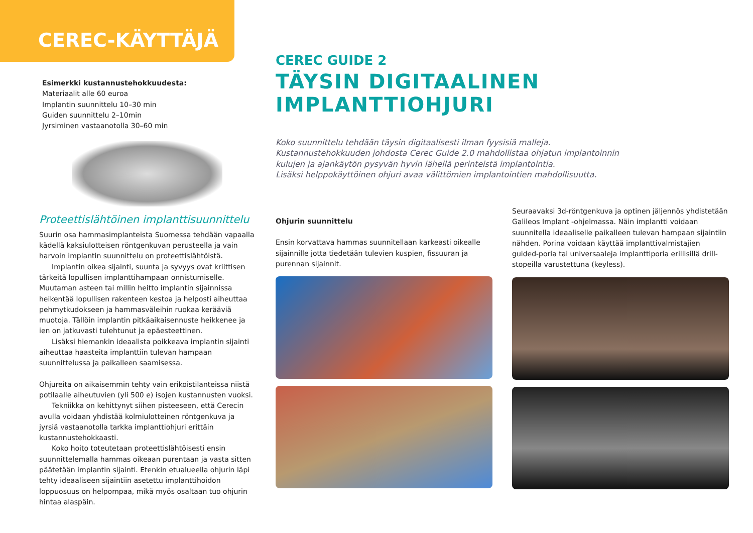CEREC-KÄYTTÄJÄ
Esimerkki kustannustehokkuudesta:
Materiaalit alle 60 euroa
Implantin suunnittelu 10–30 min
Guiden suunnittelu 2–10min
Jyrsiminen vastaanotolla 30–60 min
Proteettislähtöinen implanttisuunnittelu
Suurin osa hammasimplanteista Suomessa tehdään vapaalla kädellä kaksiulotteisen röntgenkuvan perusteella ja vain harvoin implantin suunnittelu on proteettislähtöistä.
Implantin oikea sijainti, suunta ja syvyys ovat kriittisen tärkeitä lopullisen implanttihampaan onnistumiselle. Muutaman asteen tai millin heitto implantin sijainnissa heikentää lopullisen rakenteen kestoa ja helposti aiheuttaa pehmytkudokseen ja hammasväleihin ruokaa kerääviä muotoja. Tällöin implantin pitkäaikaisennuste heikkenee ja ien on jatkuvasti tulehtunut ja epäesteettinen.
Lisäksi hiemankin ideaalista poikkeava implantin sijainti aiheuttaa haasteita implanttiin tulevan hampaan suunnittelussa ja paikalleen saamisessa.
Ohjureita on aikaisemmin tehty vain erikoistilanteissa niistä potilaalle aiheutuvien (yli 500 e) isojen kustannusten vuoksi.
Tekniikka on kehittynyt siihen pisteeseen, että Cerecin avulla voidaan yhdistää kolmiulotteinen röntgenkuva ja jyrsiä vastaanotolla tarkka implanttiohjuri erittäin kustannustehokkaasti.
Koko hoito toteutetaan proteettislähtöisesti ensin suunnittelemalla hammas oikeaan purentaan ja vasta sitten päätetään implantin sijainti. Etenkin etualueella ohjurin läpi tehty ideaaliseen sijaintiin asetettu implanttihoidon loppuosuus on helpompaa, mikä myös osaltaan tuo ohjurin hintaa alaspäin.
CEREC GUIDE 2
TÄYSIN DIGITAALINEN IMPLANTTIOHJURI
Koko suunnittelu tehdään täysin digitaalisesti ilman fyysisiä malleja.
Kustannustehokkuuden johdosta Cerec Guide 2.0 mahdollistaa ohjatun implantoinnin
kulujen ja ajankäytön pysyvän hyvin lähellä perinteistä implantointia.
Lisäksi helppokäyttöinen ohjuri avaa välittömien implantointien mahdollisuutta.
Ohjurin suunnittelu
Ensin korvattava hammas suunnitellaan karkeasti oikealle sijainnille jotta tiedetään tulevien kuspien, fissuuran ja purennan sijainnit.
Seuraavaksi 3d-röntgenkuva ja optinen jäljennös yhdistetään Galileos Implant -ohjelmassa. Näin implantti voidaan suunnitella ideaaliselle paikalleen tulevan hampaan sijaintiin nähden. Porina voidaan käyttää implanttivalmistajien guided-poria tai universaaleja implanttiporia erillisillä drill-stopeilla varustettuna (keyless).